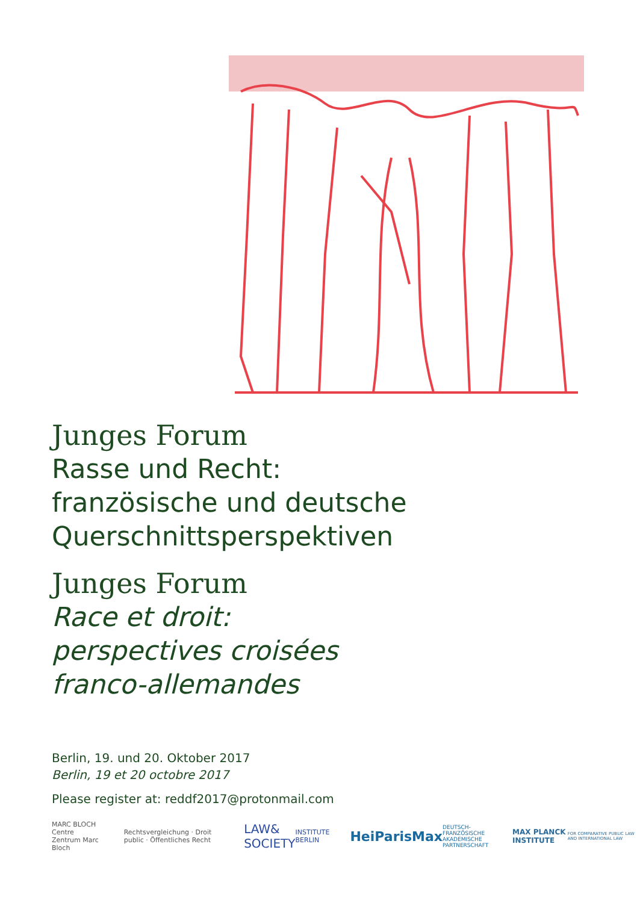Junges Forum
Rasse und Recht:
französische und deutsche
Querschnittsperspektiven
Junges Forum
Race et droit:
perspectives croisées
franco-allemandes
Berlin, 19. und 20. Oktober 2017
Berlin, 19 et 20 octobre 2017
Please register at: reddf2017@protonmail.com
MARC BLOCH
Centre Zentrum Marc Bloch
Rechtsvergleichung · Droit public · Öffentliches Recht
LAW& SOCIETY
INSTITUTE BERLIN
HeiParisMax
DEUTSCH-FRANZÖSISCHE AKADEMISCHE PARTNERSCHAFT
MAX PLANCK INSTITUTE
FOR COMPARATIVE PUBLIC LAW AND INTERNATIONAL LAW